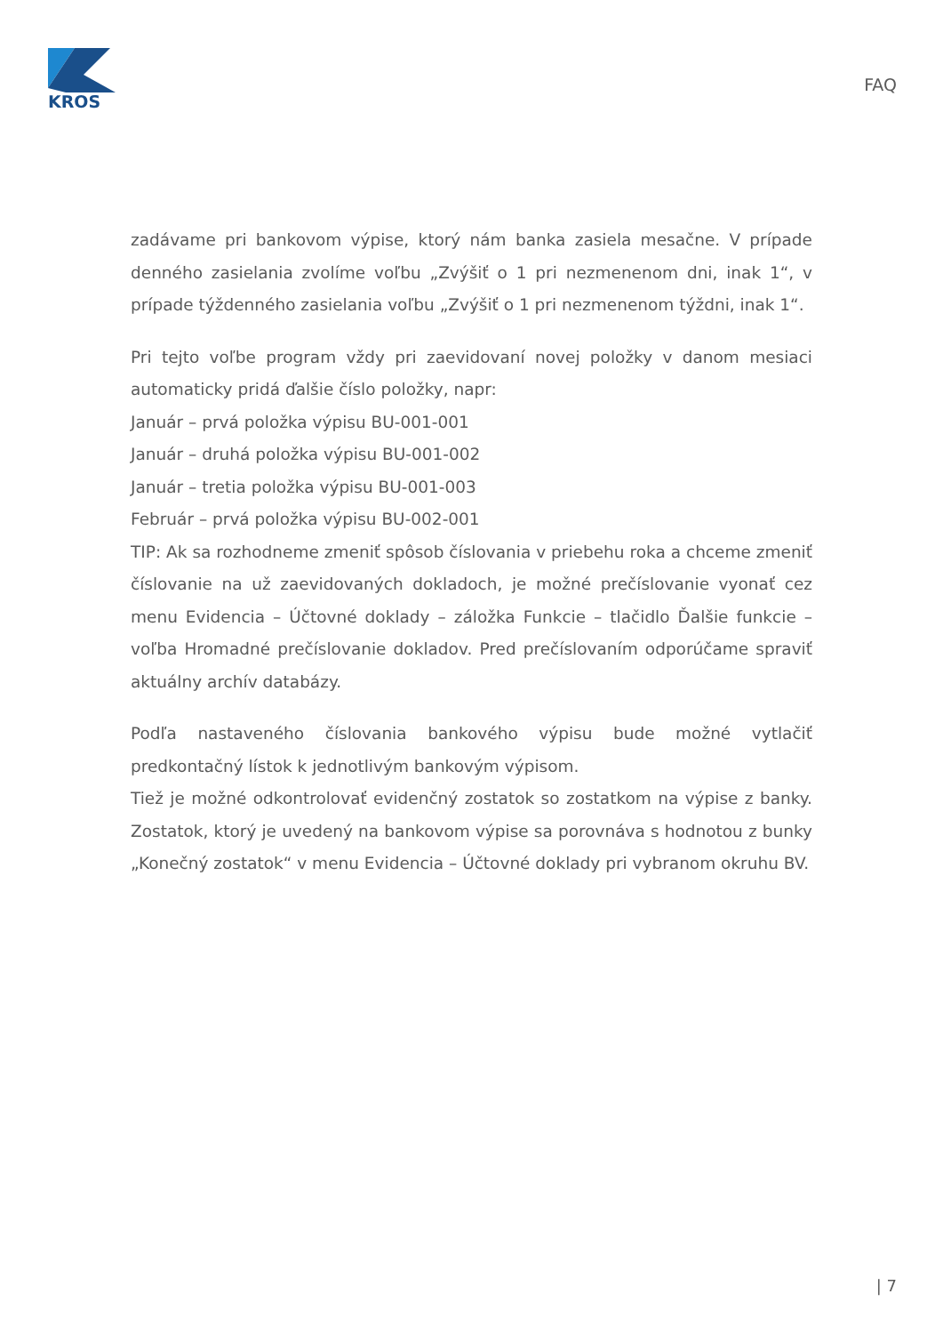KROS
FAQ
zadávame pri bankovom výpise, ktorý nám banka zasiela mesačne. V prípade denného zasielania zvolíme voľbu „Zvýšiť o 1 pri nezmenenom dni, inak 1“, v prípade týždenného zasielania voľbu „Zvýšiť o 1 pri nezmenenom týždni, inak 1“.
Pri tejto voľbe program vždy pri zaevidovaní novej položky v danom mesiaci automaticky pridá ďalšie číslo položky, napr:
Január – prvá položka výpisu BU-001-001
Január – druhá položka výpisu BU-001-002
Január – tretia položka výpisu BU-001-003
Február – prvá položka výpisu BU-002-001
TIP: Ak sa rozhodneme zmeniť spôsob číslovania v priebehu roka a chceme zmeniť číslovanie na už zaevidovaných dokladoch, je možné prečíslovanie vyonať cez menu Evidencia – Účtovné doklady – záložka Funkcie – tlačidlo Ďalšie funkcie – voľba Hromadné prečíslovanie dokladov. Pred prečíslovaním odporúčame spraviť aktuálny archív databázy.
Podľa nastaveného číslovania bankového výpisu bude možné vytlačiť predkontačný lístok k jednotlivým bankovým výpisom.
Tiež je možné odkontrolovať evidenčný zostatok so zostatkom na výpise z banky. Zostatok, ktorý je uvedený na bankovom výpise sa porovnáva s hodnotou z bunky „Konečný zostatok“ v menu Evidencia – Účtovné doklady pri vybranom okruhu BV.
| 7